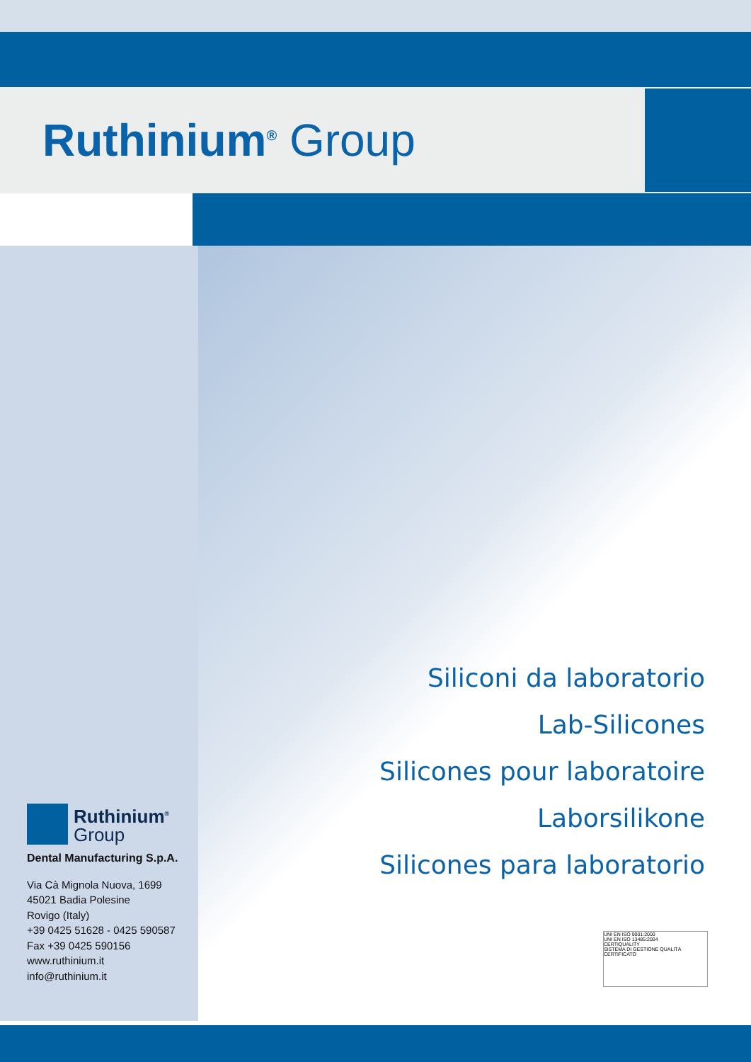Ruthinium<sup>®</sup> Group
Siliconi da laboratorio
Lab-Silicones
Silicones pour laboratoire
Laborsilikone
Silicones para laboratorio
Ruthinium<sup>®</sup>
Group
Dental Manufacturing S.p.A.
Via Cà Mignola Nuova, 1699
45021 Badia Polesine
Rovigo (Italy)
+39 0425 51628 - 0425 590587
Fax +39 0425 590156
www.ruthinium.it
info@ruthinium.it
UNI EN ISO 9001:2000
UNI EN ISO 13485:2004
CERTIQUALITY
SISTEMA DI GESTIONE QUALITÀ CERTIFICATO